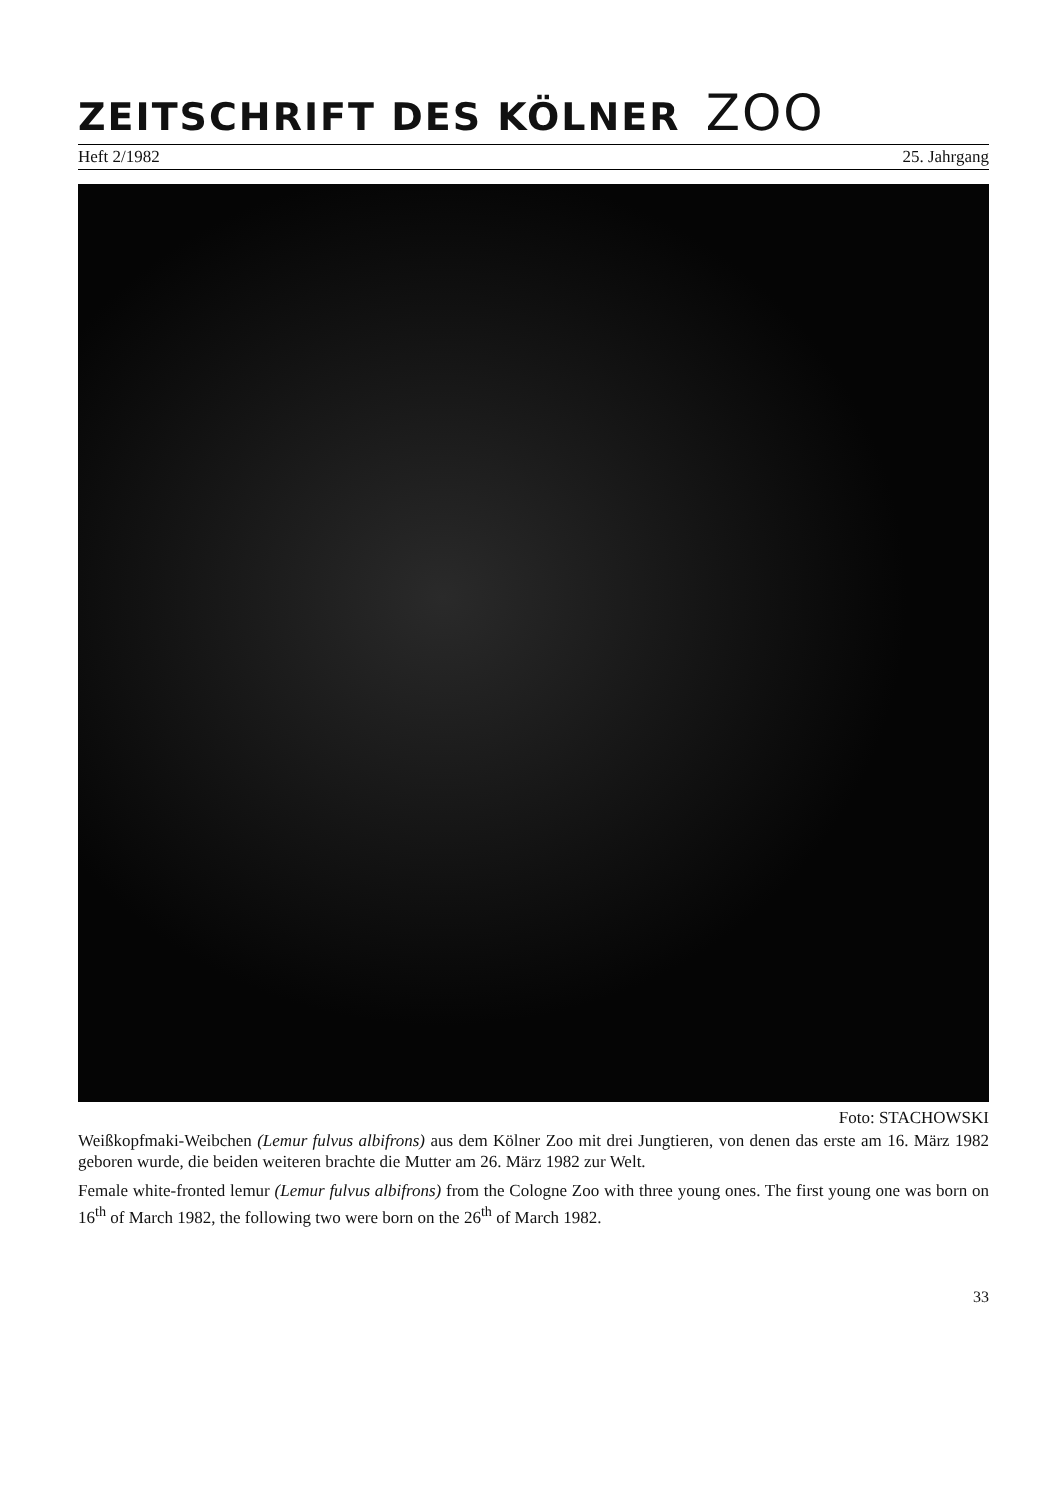ZEITSCHRIFT DES KÖLNER ZOO
Heft 2/1982 25. Jahrgang
Foto: STACHOWSKI
Weißkopfmaki-Weibchen (Lemur fulvus albifrons) aus dem Kölner Zoo mit drei Jungtieren, von denen das erste am 16. März 1982 geboren wurde, die beiden weiteren brachte die Mutter am 26. März 1982 zur Welt.
Female white-fronted lemur (Lemur fulvus albifrons) from the Cologne Zoo with three young ones. The first young one was born on 16<sup>th</sup> of March 1982, the following two were born on the 26<sup>th</sup> of March 1982.
33